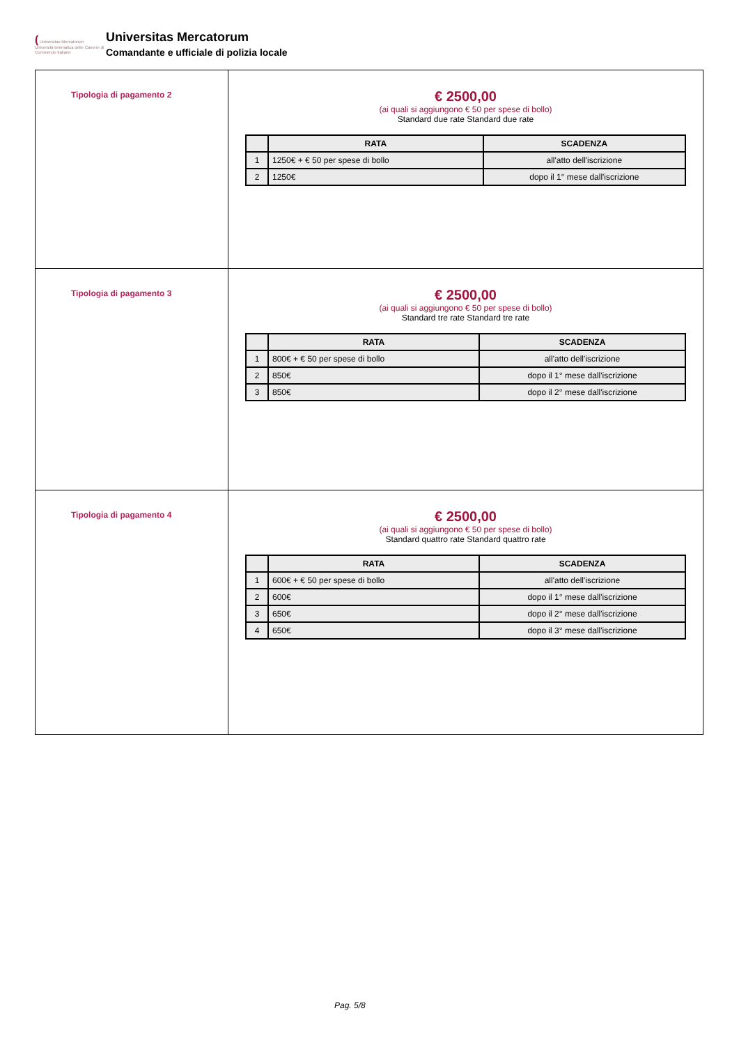( Universitas Mercatorum
Università telematica delle Camere di Commercio Italiane
Universitas Mercatorum
Comandante e ufficiale di polizia locale
| Tipologia di pagamento 2 | € 2500,00 (ai quali si aggiungono € 50 per spese di bollo) Standard due rate Standard due rate / / RATA / SCADENZA / / --- / --- / --- / / 1 / 1250€ + € 50 per spese di bollo / all'atto dell'iscrizione / / 2 / 1250€ / dopo il 1° mese dall'iscrizione / |
| Tipologia di pagamento 3 | € 2500,00 (ai quali si aggiungono € 50 per spese di bollo) Standard tre rate Standard tre rate / / RATA / SCADENZA / / --- / --- / --- / / 1 / 800€ + € 50 per spese di bollo / all'atto dell'iscrizione / / 2 / 850€ / dopo il 1° mese dall'iscrizione / / 3 / 850€ / dopo il 2° mese dall'iscrizione / |
| Tipologia di pagamento 4 | € 2500,00 (ai quali si aggiungono € 50 per spese di bollo) Standard quattro rate Standard quattro rate / / RATA / SCADENZA / / --- / --- / --- / / 1 / 600€ + € 50 per spese di bollo / all'atto dell'iscrizione / / 2 / 600€ / dopo il 1° mese dall'iscrizione / / 3 / 650€ / dopo il 2° mese dall'iscrizione / / 4 / 650€ / dopo il 3° mese dall'iscrizione / |
Pag. 5/8